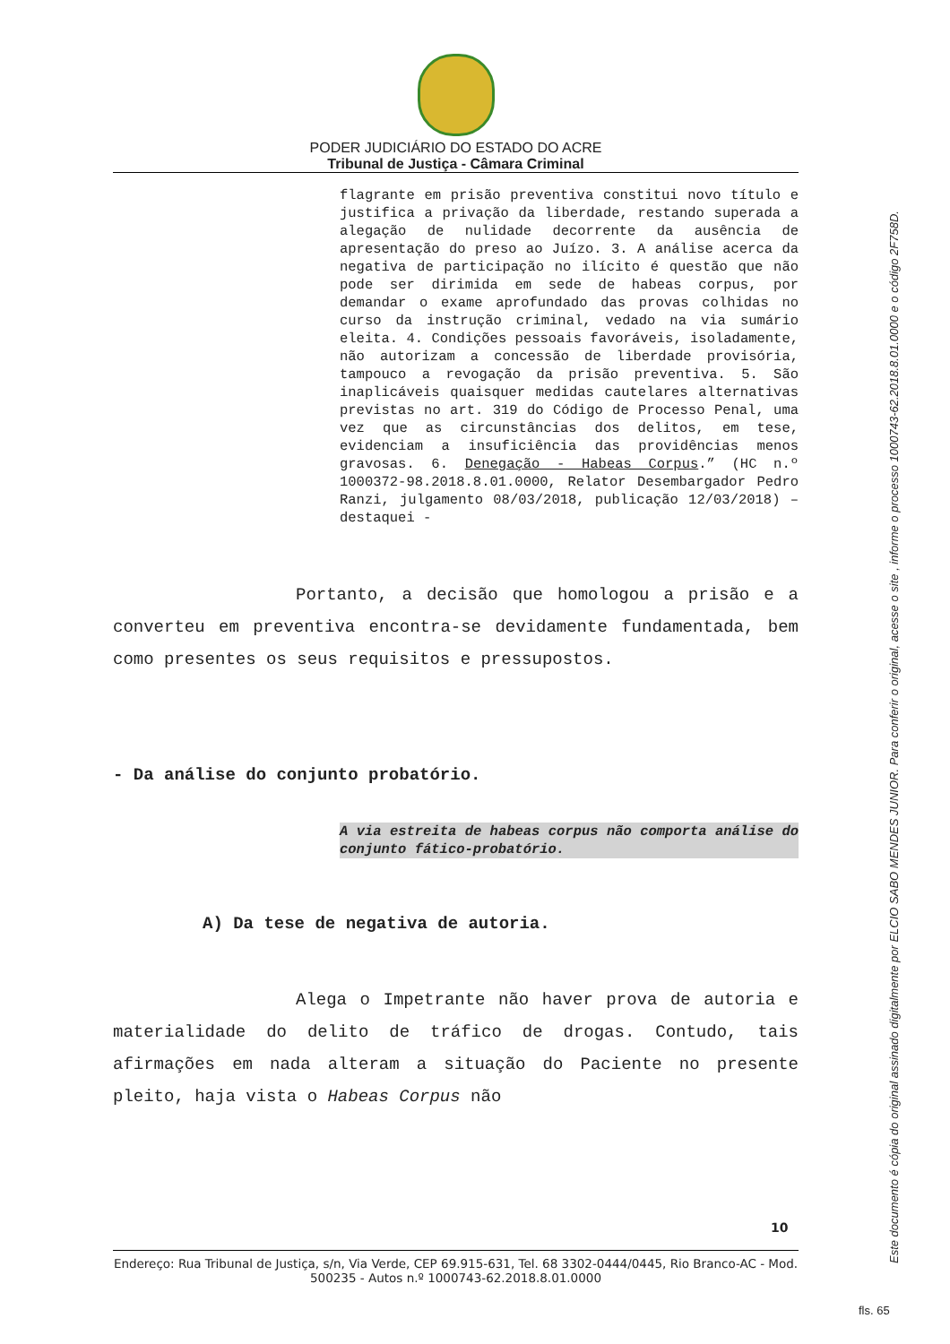PODER JUDICIÁRIO DO ESTADO DO ACRE
Tribunal de Justiça - Câmara Criminal
flagrante em prisão preventiva constitui novo título e justifica a privação da liberdade, restando superada a alegação de nulidade decorrente da ausência de apresentação do preso ao Juízo. 3. A análise acerca da negativa de participação no ilícito é questão que não pode ser dirimida em sede de habeas corpus, por demandar o exame aprofundado das provas colhidas no curso da instrução criminal, vedado na via sumário eleita. 4. Condições pessoais favoráveis, isoladamente, não autorizam a concessão de liberdade provisória, tampouco a revogação da prisão preventiva. 5. São inaplicáveis quaisquer medidas cautelares alternativas previstas no art. 319 do Código de Processo Penal, uma vez que as circunstâncias dos delitos, em tese, evidenciam a insuficiência das providências menos gravosas. 6. Denegação - Habeas Corpus.” (HC n.º 1000372-98.2018.8.01.0000, Relator Desembargador Pedro Ranzi, julgamento 08/03/2018, publicação 12/03/2018) – destaquei -
Portanto, a decisão que homologou a prisão e a converteu em preventiva encontra-se devidamente fundamentada, bem como presentes os seus requisitos e pressupostos.
- Da análise do conjunto probatório.
A via estreita de habeas corpus não comporta análise do conjunto fático-probatório.
A) Da tese de negativa de autoria.
Alega o Impetrante não haver prova de autoria e materialidade do delito de tráfico de drogas. Contudo, tais afirmações em nada alteram a situação do Paciente no presente pleito, haja vista o Habeas Corpus não
10
Endereço: Rua Tribunal de Justiça, s/n, Via Verde, CEP 69.915-631, Tel. 68 3302-0444/0445, Rio Branco-AC - Mod. 500235 - Autos n.º 1000743-62.2018.8.01.0000
Este documento é cópia do original assinado digitalmente por ELCIO SABO MENDES JUNIOR. Para conferir o original, acesse o site , informe o processo 1000743-62.2018.8.01.0000 e o código 2F758D.
fls. 65